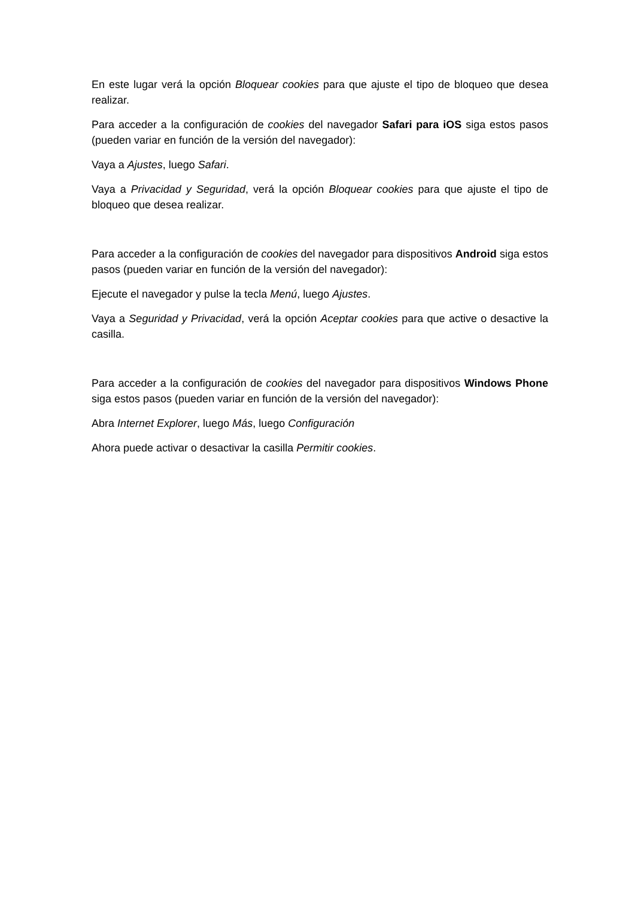En este lugar verá la opción Bloquear cookies para que ajuste el tipo de bloqueo que desea realizar.
Para acceder a la configuración de cookies del navegador Safari para iOS siga estos pasos (pueden variar en función de la versión del navegador):
Vaya a Ajustes, luego Safari.
Vaya a Privacidad y Seguridad, verá la opción Bloquear cookies para que ajuste el tipo de bloqueo que desea realizar.
Para acceder a la configuración de cookies del navegador para dispositivos Android siga estos pasos (pueden variar en función de la versión del navegador):
Ejecute el navegador y pulse la tecla Menú, luego Ajustes.
Vaya a Seguridad y Privacidad, verá la opción Aceptar cookies para que active o desactive la casilla.
Para acceder a la configuración de cookies del navegador para dispositivos Windows Phone siga estos pasos (pueden variar en función de la versión del navegador):
Abra Internet Explorer, luego Más, luego Configuración
Ahora puede activar o desactivar la casilla Permitir cookies.